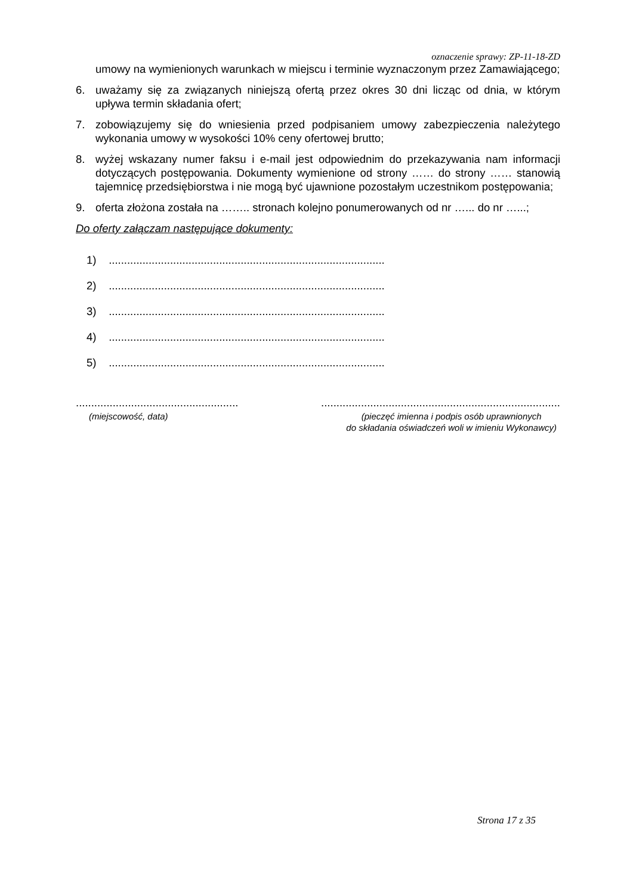oznaczenie sprawy: ZP-11-18-ZD
umowy na wymienionych warunkach w miejscu i terminie wyznaczonym przez Zamawiającego;
6. uważamy się za związanych niniejszą ofertą przez okres 30 dni licząc od dnia, w którym upływa termin składania ofert;
7. zobowiązujemy się do wniesienia przed podpisaniem umowy zabezpieczenia należytego wykonania umowy w wysokości 10% ceny ofertowej brutto;
8. wyżej wskazany numer faksu i e-mail jest odpowiednim do przekazywania nam informacji dotyczących postępowania. Dokumenty wymienione od strony …… do strony …… stanowią tajemnicę przedsiębiorstwa i nie mogą być ujawnione pozostałym uczestnikom postępowania;
9. oferta złożona została na …….. stronach kolejno ponumerowanych od nr …... do nr …...;
Do oferty załączam następujące dokumenty:
1) ..........................................................................................
2) ..........................................................................................
3) ..........................................................................................
4) ..........................................................................................
5) ..........................................................................................
.....................................................
..............................................................................
(miejscowość, data) (pieczęć imienna i podpis osób uprawnionych
do składania oświadczeń woli w imieniu Wykonawcy)
Strona 17 z 35